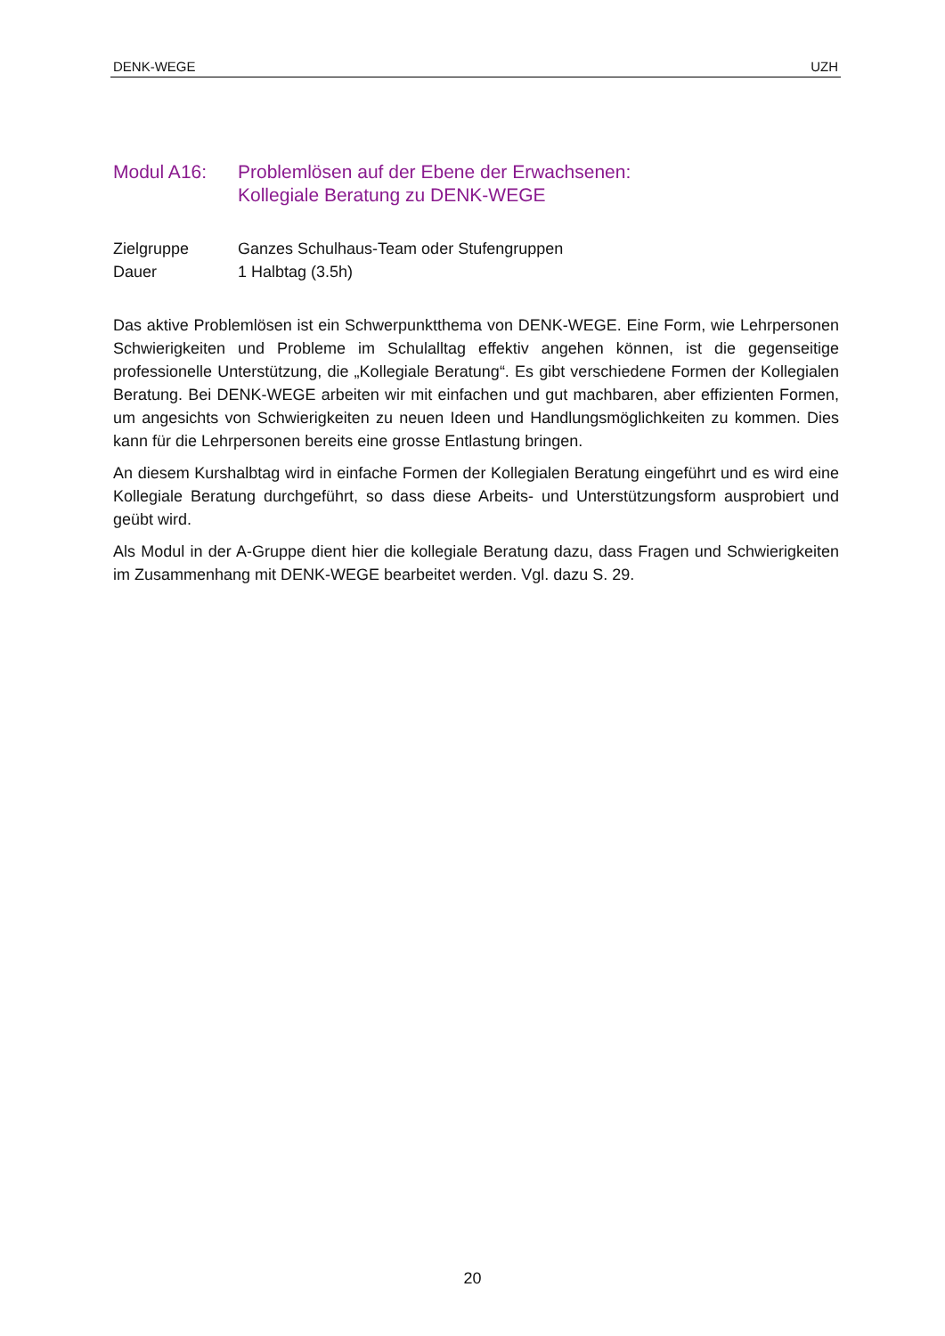DENK-WEGE UZH
Modul A16: Problemlösen auf der Ebene der Erwachsenen:
Kollegiale Beratung zu DENK-WEGE
Zielgruppe Ganzes Schulhaus-Team oder Stufengruppen
Dauer 1 Halbtag (3.5h)
Das aktive Problemlösen ist ein Schwerpunktthema von DENK-WEGE. Eine Form, wie Lehrpersonen Schwierigkeiten und Probleme im Schulalltag effektiv angehen können, ist die gegenseitige professionelle Unterstützung, die „Kollegiale Beratung“. Es gibt verschiedene Formen der Kollegialen Beratung. Bei DENK-WEGE arbeiten wir mit einfachen und gut machbaren, aber effizienten Formen, um angesichts von Schwierigkeiten zu neuen Ideen und Handlungsmöglichkeiten zu kommen. Dies kann für die Lehrpersonen bereits eine grosse Entlastung bringen.
An diesem Kurshalbtag wird in einfache Formen der Kollegialen Beratung eingeführt und es wird eine Kollegiale Beratung durchgeführt, so dass diese Arbeits- und Unterstützungsform ausprobiert und geübt wird.
Als Modul in der A-Gruppe dient hier die kollegiale Beratung dazu, dass Fragen und Schwierigkeiten im Zusammenhang mit DENK-WEGE bearbeitet werden. Vgl. dazu S. 29.
20